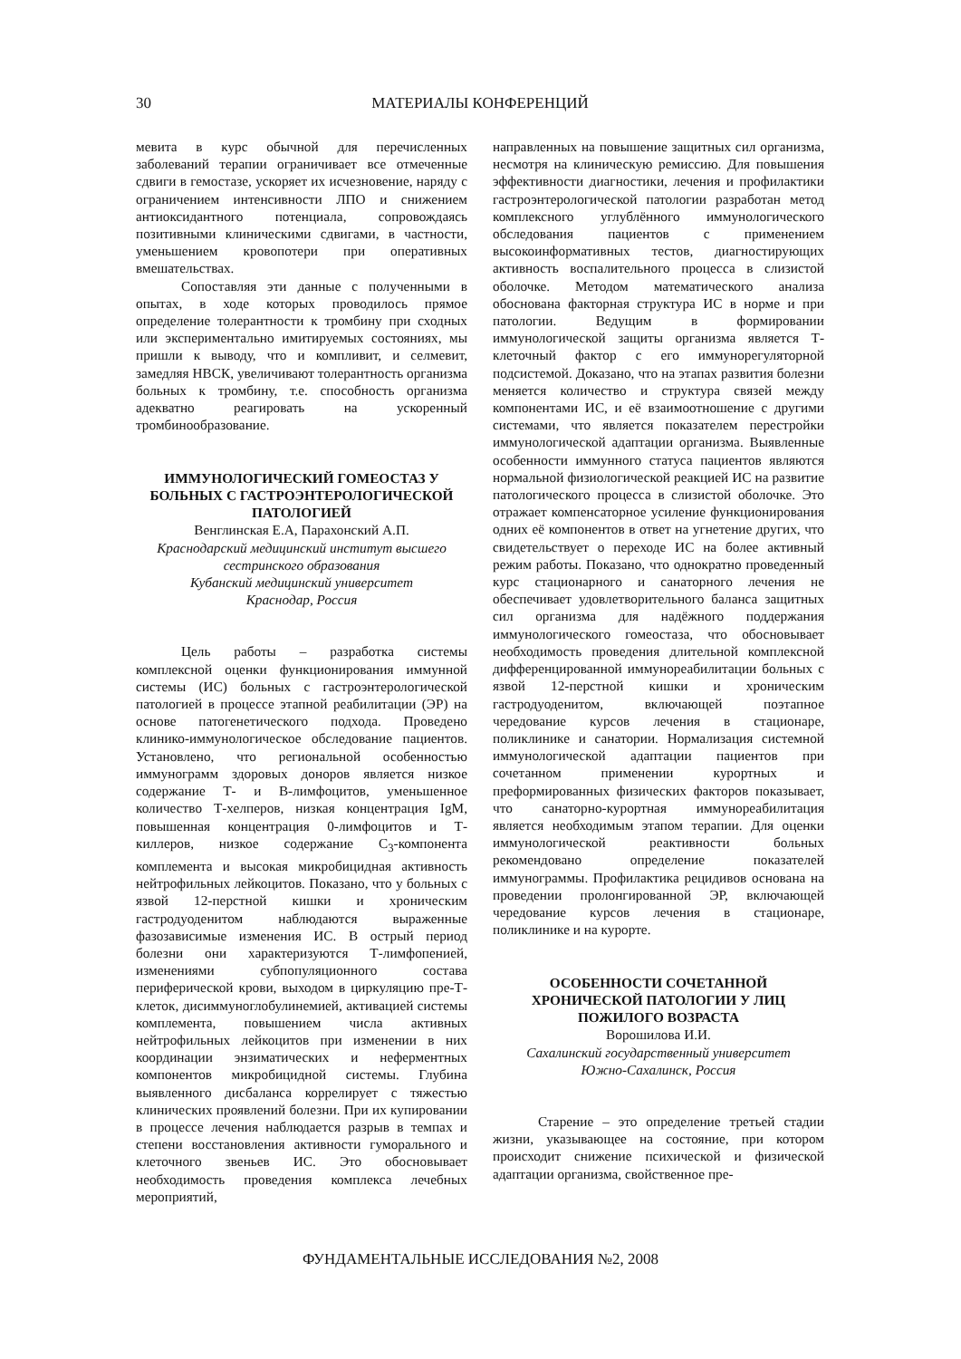30 МАТЕРИАЛЫ КОНФЕРЕНЦИЙ
мевита в курс обычной для перечисленных заболеваний терапии ограничивает все отмеченные сдвиги в гемостазе, ускоряет их исчезновение, наряду с ограничением интенсивности ЛПО и снижением антиоксидантного потенциала, сопровождаясь позитивными клиническими сдвигами, в частности, уменьшением кровопотери при оперативных вмешательствах.
Сопоставляя эти данные с полученными в опытах, в ходе которых проводилось прямое определение толерантности к тромбину при сходных или экспериментально имитируемых состояниях, мы пришли к выводу, что и компливит, и селмевит, замедляя НВСК, увеличивают толерантность организма больных к тромбину, т.е. способность организма адекватно реагировать на ускоренный тромбинообразование.
ИММУНОЛОГИЧЕСКИЙ ГОМЕОСТАЗ У БОЛЬНЫХ С ГАСТРОЭНТЕРОЛОГИЧЕСКОЙ ПАТОЛОГИЕЙ
Венглинская Е.А, Парахонский А.П.
Краснодарский медицинский институт высшего сестринского образования
Кубанский медицинский университет
Краснодар, Россия
Цель работы – разработка системы комплексной оценки функционирования иммунной системы (ИС) больных с гастроэнтерологической патологией в процессе этапной реабилитации (ЭР) на основе патогенетического подхода. Проведено клинико-иммунологическое обследование пациентов. Установлено, что региональной особенностью иммунограмм здоровых доноров является низкое содержание Т- и В-лимфоцитов, уменьшенное количество Т-хелперов, низкая концентрация IgM, повышенная концентрация 0-лимфоцитов и Т-киллеров, низкое содержание С<sub>3</sub>-компонента комплемента и высокая микробицидная активность нейтрофильных лейкоцитов. Показано, что у больных с язвой 12-перстной кишки и хроническим гастродуоденитом наблюдаются выраженные фазозависимые изменения ИС. В острый период болезни они характеризуются Т-лимфопенией, изменениями субпопуляционного состава периферической крови, выходом в циркуляцию пре-Т-клеток, дисиммуноглобулинемией, активацией системы комплемента, повышением числа активных нейтрофильных лейкоцитов при изменении в них координации энзиматических и неферментных компонентов микробицидной системы. Глубина выявленного дисбаланса коррелирует с тяжестью клинических проявлений болезни. При их купировании в процессе лечения наблюдается разрыв в темпах и степени восстановления активности гуморального и клеточного звеньев ИС. Это обосновывает необходимость проведения комплекса лечебных мероприятий,
направленных на повышение защитных сил организма, несмотря на клиническую ремиссию. Для повышения эффективности диагностики, лечения и профилактики гастроэнтерологической патологии разработан метод комплексного углублённого иммунологического обследования пациентов с применением высокоинформативных тестов, диагностирующих активность воспалительного процесса в слизистой оболочке. Методом математического анализа обоснована факторная структура ИС в норме и при патологии. Ведущим в формировании иммунологической защиты организма является Т-клеточный фактор с его иммунорегуляторной подсистемой. Доказано, что на этапах развития болезни меняется количество и структура связей между компонентами ИС, и её взаимоотношение с другими системами, что является показателем перестройки иммунологической адаптации организма. Выявленные особенности иммунного статуса пациентов являются нормальной физиологической реакцией ИС на развитие патологического процесса в слизистой оболочке. Это отражает компенсаторное усиление функционирования одних её компонентов в ответ на угнетение других, что свидетельствует о переходе ИС на более активный режим работы. Показано, что однократно проведенный курс стационарного и санаторного лечения не обеспечивает удовлетворительного баланса защитных сил организма для надёжного поддержания иммунологического гомеостаза, что обосновывает необходимость проведения длительной комплексной дифференцированной иммунореабилитации больных с язвой 12-перстной кишки и хроническим гастродуоденитом, включающей поэтапное чередование курсов лечения в стационаре, поликлинике и санатории. Нормализация системной иммунологической адаптации пациентов при сочетанном применении курортных и преформированных физических факторов показывает, что санаторно-курортная иммунореабилитация является необходимым этапом терапии. Для оценки иммунологической реактивности больных рекомендовано определение показателей иммунограммы. Профилактика рецидивов основана на проведении пролонгированной ЭР, включающей чередование курсов лечения в стационаре, поликлинике и на курорте.
ОСОБЕННОСТИ СОЧЕТАННОЙ ХРОНИЧЕСКОЙ ПАТОЛОГИИ У ЛИЦ ПОЖИЛОГО ВОЗРАСТА
Ворошилова И.И.
Сахалинский государственный университет
Южно-Сахалинск, Россия
Старение – это определение третьей стадии жизни, указывающее на состояние, при котором происходит снижение психической и физической адаптации организма, свойственное пре-
ФУНДАМЕНТАЛЬНЫЕ ИССЛЕДОВАНИЯ №2, 2008